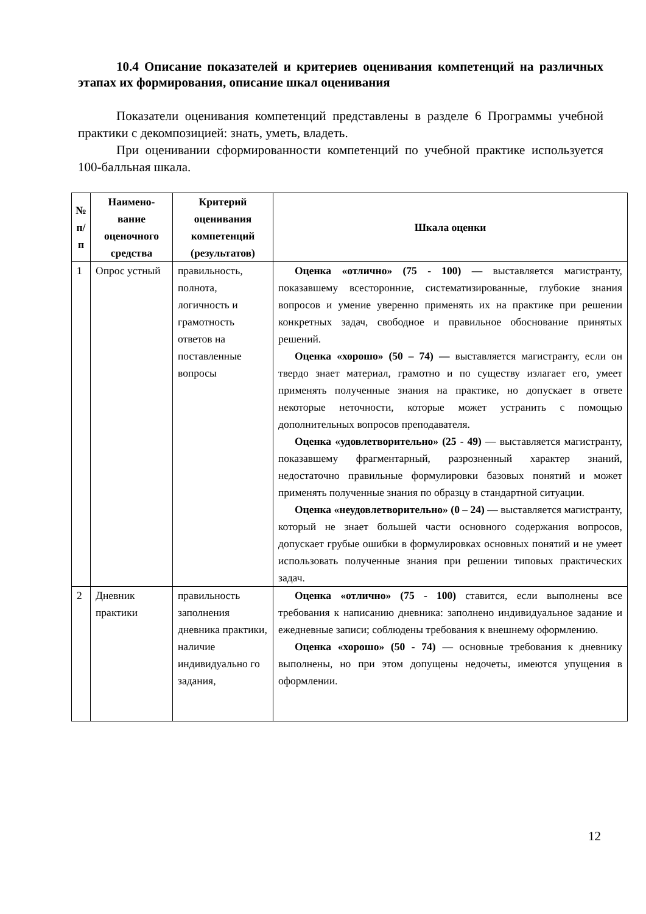10.4 Описание показателей и критериев оценивания компетенций на различных этапах их формирования, описание шкал оценивания
Показатели оценивания компетенций представлены в разделе 6 Программы учебной практики с декомпозицией: знать, уметь, владеть.
При оценивании сформированности компетенций по учебной практике используется 100-балльная шкала.
| № п/п | Наимено-вание оценочного средства | Критерий оценивания компетенций (результатов) | Шкала оценки |
| --- | --- | --- | --- |
| 1 | Опрос устный | правильность, полнота, логичность и грамотность ответов на поставленные вопросы | Оценка «отлично» (75 - 100) — выставляется магистранту, показавшему всесторонние, систематизированные, глубокие знания вопросов и умение уверенно применять их на практике при решении конкретных задач, свободное и правильное обоснование принятых решений. Оценка «хорошо» (50 – 74) — выставляется магистранту, если он твердо знает материал, грамотно и по существу излагает его, умеет применять полученные знания на практике, но допускает в ответе некоторые неточности, которые может устранить с помощью дополнительных вопросов преподавателя. Оценка «удовлетворительно» (25 - 49) — выставляется магистранту, показавшему фрагментарный, разрозненный характер знаний, недостаточно правильные формулировки базовых понятий и может применять полученные знания по образцу в стандартной ситуации. Оценка «неудовлетворительно» (0 – 24) — выставляется магистранту, который не знает большей части основного содержания вопросов, допускает грубые ошибки в формулировках основных понятий и не умеет использовать полученные знания при решении типовых практических задач. |
| 2 | Дневник практики | правильность заполнения дневника практики, наличие индивидуально го задания, | Оценка «отлично» (75 - 100) ставится, если выполнены все требования к написанию дневника: заполнено индивидуальное задание и ежедневные записи; соблюдены требования к внешнему оформлению. Оценка «хорошо» (50 - 74) — основные требования к дневнику выполнены, но при этом допущены недочеты, имеются упущения в оформлении. |
12